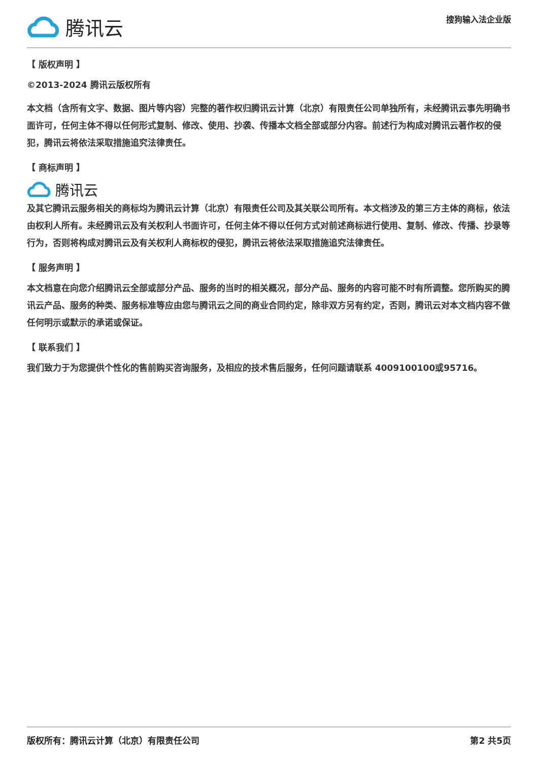腾讯云
搜狗输入法企业版
【 版权声明 】
©2013-2024 腾讯云版权所有
本文档（含所有文字、数据、图片等内容）完整的著作权归腾讯云计算（北京）有限责任公司单独所有，未经腾讯云事先明确书面许可，任何主体不得以任何形式复制、修改、使用、抄袭、传播本文档全部或部分内容。前述行为构成对腾讯云著作权的侵犯，腾讯云将依法采取措施追究法律责任。
【 商标声明 】
腾讯云
及其它腾讯云服务相关的商标均为腾讯云计算（北京）有限责任公司及其关联公司所有。本文档涉及的第三方主体的商标，依法由权利人所有。未经腾讯云及有关权利人书面许可，任何主体不得以任何方式对前述商标进行使用、复制、修改、传播、抄录等行为，否则将构成对腾讯云及有关权利人商标权的侵犯，腾讯云将依法采取措施追究法律责任。
【 服务声明 】
本文档意在向您介绍腾讯云全部或部分产品、服务的当时的相关概况，部分产品、服务的内容可能不时有所调整。您所购买的腾讯云产品、服务的种类、服务标准等应由您与腾讯云之间的商业合同约定，除非双方另有约定，否则，腾讯云对本文档内容不做任何明示或默示的承诺或保证。
【 联系我们 】
我们致力于为您提供个性化的售前购买咨询服务，及相应的技术售后服务，任何问题请联系 4009100100或95716。
版权所有：腾讯云计算（北京）有限责任公司 第2 共5页